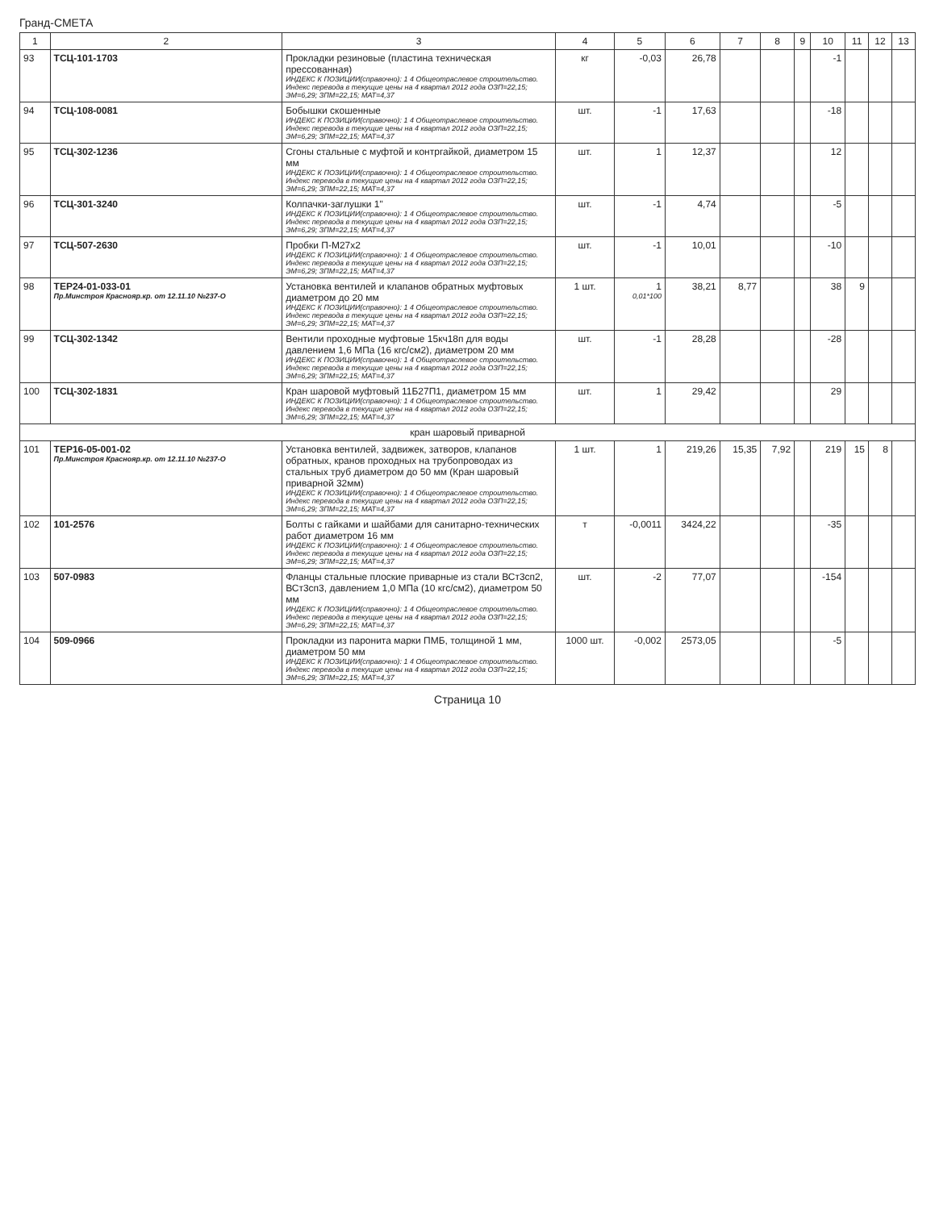Гранд-СМЕТА
| 1 | 2 | 3 | 4 | 5 | 6 | 7 | 8 | 9 | 10 | 11 | 12 | 13 |
| --- | --- | --- | --- | --- | --- | --- | --- | --- | --- | --- | --- | --- |
| 93 | ТСЦ-101-1703 | Прокладки резиновые (пластина техническая прессованная) ИНДЕКС К ПОЗИЦИИ(справочно): 1 4 Общеотраслевое строительство. Индекс перевода в текущие цены на 4 квартал 2012 года ОЗП=22,15; ЭМ=6,29; ЗПМ=22,15; МАТ=4,37 | кг | -0,03 | 26,78 | | | | -1 | | | |
| 94 | ТСЦ-108-0081 | Бобышки скошенные ИНДЕКС К ПОЗИЦИИ(справочно): 1 4 Общеотраслевое строительство. Индекс перевода в текущие цены на 4 квартал 2012 года ОЗП=22,15; ЭМ=6,29; ЗПМ=22,15; МАТ=4,37 | шт. | -1 | 17,63 | | | | -18 | | | |
| 95 | ТСЦ-302-1236 | Сгоны стальные с муфтой и контргайкой, диаметром 15 мм ИНДЕКС К ПОЗИЦИИ(справочно): 1 4 Общеотраслевое строительство. Индекс перевода в текущие цены на 4 квартал 2012 года ОЗП=22,15; ЭМ=6,29; ЗПМ=22,15; МАТ=4,37 | шт. | 1 | 12,37 | | | | 12 | | | |
| 96 | ТСЦ-301-3240 | Колпачки-заглушки 1" ИНДЕКС К ПОЗИЦИИ(справочно): 1 4 Общеотраслевое строительство. Индекс перевода в текущие цены на 4 квартал 2012 года ОЗП=22,15; ЭМ=6,29; ЗПМ=22,15; МАТ=4,37 | шт. | -1 | 4,74 | | | | -5 | | | |
| 97 | ТСЦ-507-2630 | Пробки П-М27х2 ИНДЕКС К ПОЗИЦИИ(справочно): 1 4 Общеотраслевое строительство. Индекс перевода в текущие цены на 4 квартал 2012 года ОЗП=22,15; ЭМ=6,29; ЗПМ=22,15; МАТ=4,37 | шт. | -1 | 10,01 | | | | -10 | | | |
| 98 | ТЕР24-01-033-01 Пр.Минстроя Краснояр.кр. от 12.11.10 №237-О | Установка вентилей и клапанов обратных муфтовых диаметром до 20 мм ИНДЕКС К ПОЗИЦИИ(справочно): 1 4 Общеотраслевое строительство. Индекс перевода в текущие цены на 4 квартал 2012 года ОЗП=22,15; ЭМ=6,29; ЗПМ=22,15; МАТ=4,37 | 1 шт. | 1 0,01*100 | 38,21 | 8,77 | | | 38 | 9 | | |
| 99 | ТСЦ-302-1342 | Вентили проходные муфтовые 15кч18п для воды давлением 1,6 МПа (16 кгс/см2), диаметром 20 мм ИНДЕКС К ПОЗИЦИИ(справочно): 1 4 Общеотраслевое строительство. Индекс перевода в текущие цены на 4 квартал 2012 года ОЗП=22,15; ЭМ=6,29; ЗПМ=22,15; МАТ=4,37 | шт. | -1 | 28,28 | | | | -28 | | | |
| 100 | ТСЦ-302-1831 | Кран шаровой муфтовый 11Б27П1, диаметром 15 мм ИНДЕКС К ПОЗИЦИИ(справочно): 1 4 Общеотраслевое строительство. Индекс перевода в текущие цены на 4 квартал 2012 года ОЗП=22,15; ЭМ=6,29; ЗПМ=22,15; МАТ=4,37 | шт. | 1 | 29,42 | | | | 29 | | | |
| кран шаровый приварной | | | | | | | | | | | | |
| 101 | ТЕР16-05-001-02 Пр.Минстроя Краснояр.кр. от 12.11.10 №237-О | Установка вентилей, задвижек, затворов, клапанов обратных, кранов проходных на трубопроводах из стальных труб диаметром до 50 мм (Кран шаровый приварной 32мм) ИНДЕКС К ПОЗИЦИИ(справочно): 1 4 Общеотраслевое строительство. Индекс перевода в текущие цены на 4 квартал 2012 года ОЗП=22,15; ЭМ=6,29; ЗПМ=22,15; МАТ=4,37 | 1 шт. | 1 | 219,26 | 15,35 | 7,92 | | 219 | 15 | 8 | |
| 102 | 101-2576 | Болты с гайками и шайбами для санитарно-технических работ диаметром 16 мм ИНДЕКС К ПОЗИЦИИ(справочно): 1 4 Общеотраслевое строительство. Индекс перевода в текущие цены на 4 квартал 2012 года ОЗП=22,15; ЭМ=6,29; ЗПМ=22,15; МАТ=4,37 | т | -0,0011 | 3424,22 | | | | -35 | | | |
| 103 | 507-0983 | Фланцы стальные плоские приварные из стали ВСт3сп2, ВСт3сп3, давлением 1,0 МПа (10 кгс/см2), диаметром 50 мм ИНДЕКС К ПОЗИЦИИ(справочно): 1 4 Общеотраслевое строительство. Индекс перевода в текущие цены на 4 квартал 2012 года ОЗП=22,15; ЭМ=6,29; ЗПМ=22,15; МАТ=4,37 | шт. | -2 | 77,07 | | | | -154 | | | |
| 104 | 509-0966 | Прокладки из паронита марки ПМБ, толщиной 1 мм, диаметром 50 мм ИНДЕКС К ПОЗИЦИИ(справочно): 1 4 Общеотраслевое строительство. Индекс перевода в текущие цены на 4 квартал 2012 года ОЗП=22,15; ЭМ=6,29; ЗПМ=22,15; МАТ=4,37 | 1000 шт. | -0,002 | 2573,05 | | | | -5 | | | |
Страница 10